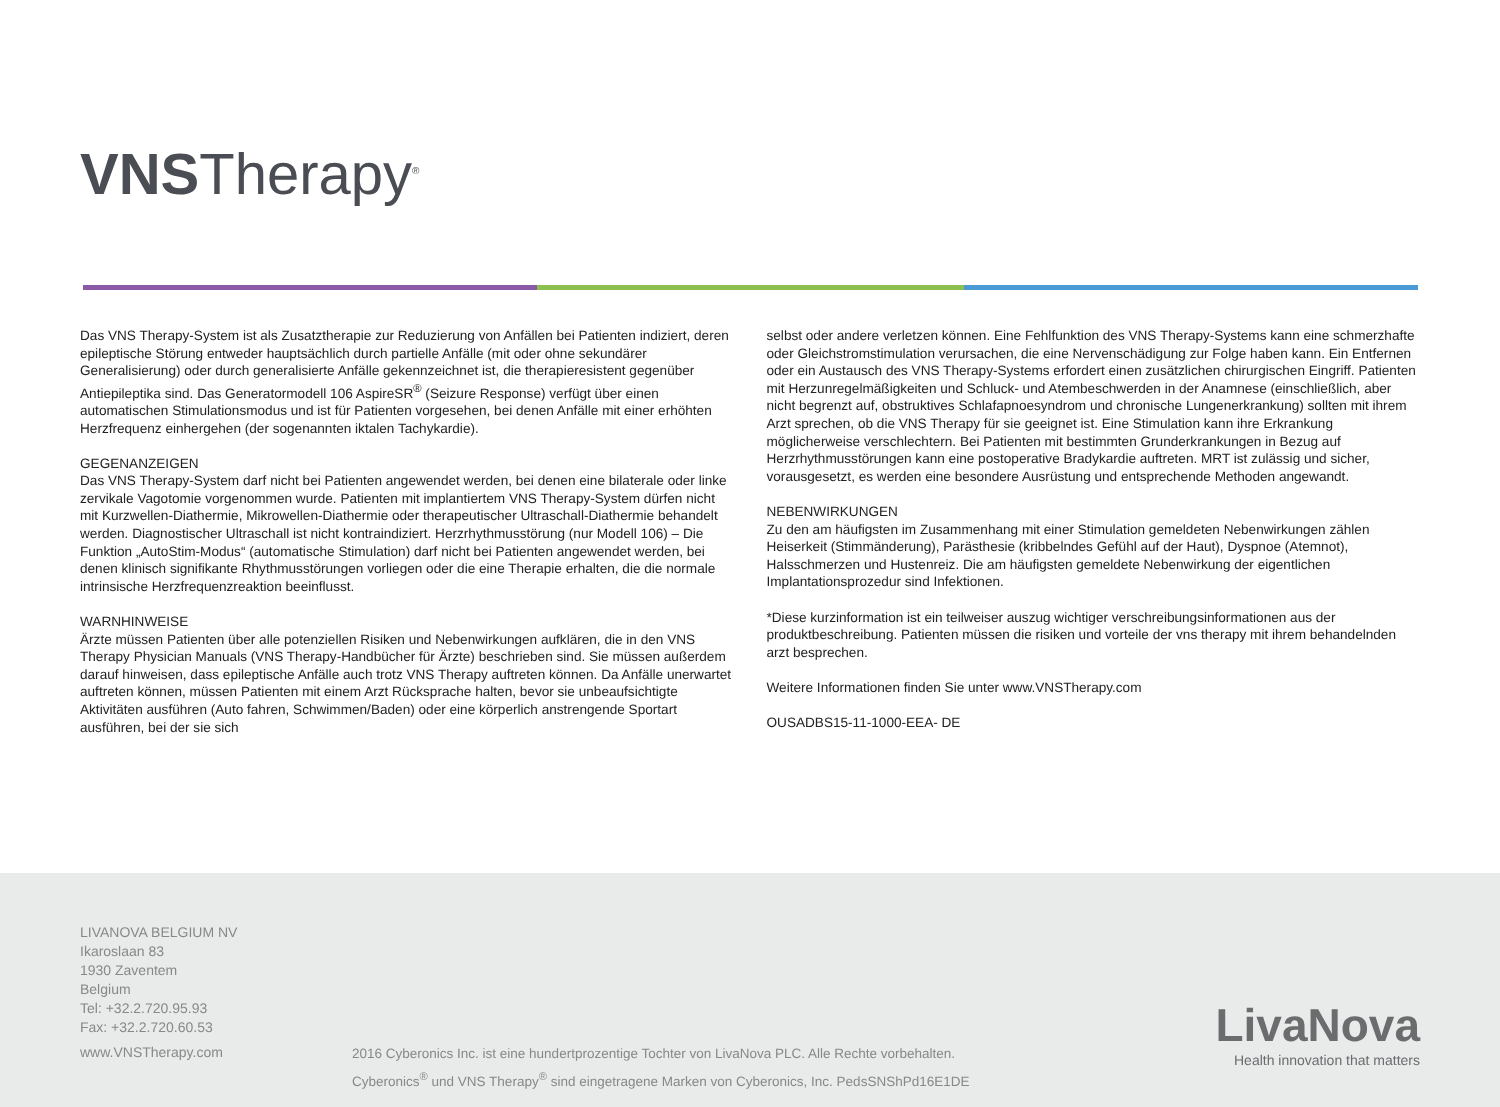VNSTherapy<sup>®</sup>
Das VNS Therapy-System ist als Zusatztherapie zur Reduzierung von Anfällen bei Patienten indiziert, deren epileptische Störung entweder hauptsächlich durch partielle Anfälle (mit oder ohne sekundärer Generalisierung) oder durch generalisierte Anfälle gekennzeichnet ist, die therapieresistent gegenüber Antiepileptika sind. Das Generatormodell 106 AspireSR<sup>®</sup> (Seizure Response) verfügt über einen automatischen Stimulationsmodus und ist für Patienten vorgesehen, bei denen Anfälle mit einer erhöhten Herzfrequenz einhergehen (der sogenannten iktalen Tachykardie).
GEGENANZEIGEN
Das VNS Therapy-System darf nicht bei Patienten angewendet werden, bei denen eine bilaterale oder linke zervikale Vagotomie vorgenommen wurde. Patienten mit implantiertem VNS Therapy-System dürfen nicht mit Kurzwellen-Diathermie, Mikrowellen-Diathermie oder therapeutischer Ultraschall-Diathermie behandelt werden. Diagnostischer Ultraschall ist nicht kontraindiziert. Herzrhythmusstörung (nur Modell 106) – Die Funktion „AutoStim-Modus“ (automatische Stimulation) darf nicht bei Patienten angewendet werden, bei denen klinisch signifikante Rhythmusstörungen vorliegen oder die eine Therapie erhalten, die die normale intrinsische Herzfrequenzreaktion beeinflusst.
WARNHINWEISE
Ärzte müssen Patienten über alle potenziellen Risiken und Nebenwirkungen aufklären, die in den VNS Therapy Physician Manuals (VNS Therapy-Handbücher für Ärzte) beschrieben sind. Sie müssen außerdem darauf hinweisen, dass epileptische Anfälle auch trotz VNS Therapy auftreten können. Da Anfälle unerwartet auftreten können, müssen Patienten mit einem Arzt Rücksprache halten, bevor sie unbeaufsichtigte Aktivitäten ausführen (Auto fahren, Schwimmen/Baden) oder eine körperlich anstrengende Sportart ausführen, bei der sie sich
selbst oder andere verletzen können. Eine Fehlfunktion des VNS Therapy-Systems kann eine schmerzhafte oder Gleichstromstimulation verursachen, die eine Nervenschädigung zur Folge haben kann. Ein Entfernen oder ein Austausch des VNS Therapy-Systems erfordert einen zusätzlichen chirurgischen Eingriff. Patienten mit Herzunregelmäßigkeiten und Schluck- und Atembeschwerden in der Anamnese (einschließlich, aber nicht begrenzt auf, obstruktives Schlafapnoesyndrom und chronische Lungenerkrankung) sollten mit ihrem Arzt sprechen, ob die VNS Therapy für sie geeignet ist. Eine Stimulation kann ihre Erkrankung möglicherweise verschlechtern. Bei Patienten mit bestimmten Grunderkrankungen in Bezug auf Herzrhythmusstörungen kann eine postoperative Bradykardie auftreten. MRT ist zulässig und sicher, vorausgesetzt, es werden eine besondere Ausrüstung und entsprechende Methoden angewandt.
NEBENWIRKUNGEN
Zu den am häufigsten im Zusammenhang mit einer Stimulation gemeldeten Nebenwirkungen zählen Heiserkeit (Stimmänderung), Parästhesie (kribbelndes Gefühl auf der Haut), Dyspnoe (Atemnot), Halsschmerzen und Hustenreiz. Die am häufigsten gemeldete Nebenwirkung der eigentlichen Implantationsprozedur sind Infektionen.
*Diese kurzinformation ist ein teilweiser auszug wichtiger verschreibungsinformationen aus der produktbeschreibung. Patienten müssen die risiken und vorteile der vns therapy mit ihrem behandelnden arzt besprechen.
Weitere Informationen finden Sie unter www.VNSTherapy.com
OUSADBS15-11-1000-EEA- DE
LIVANOVA BELGIUM NV
Ikaroslaan 83
1930 Zaventem
Belgium
Tel: +32.2.720.95.93
Fax: +32.2.720.60.53
www.VNSTherapy.com
2016 Cyberonics Inc. ist eine hundertprozentige Tochter von LivaNova PLC. Alle Rechte vorbehalten.
Cyberonics<sup>®</sup> und VNS Therapy<sup>®</sup> sind eingetragene Marken von Cyberonics, Inc. PedsSNShPd16E1DE
LivaNova
Health innovation that matters